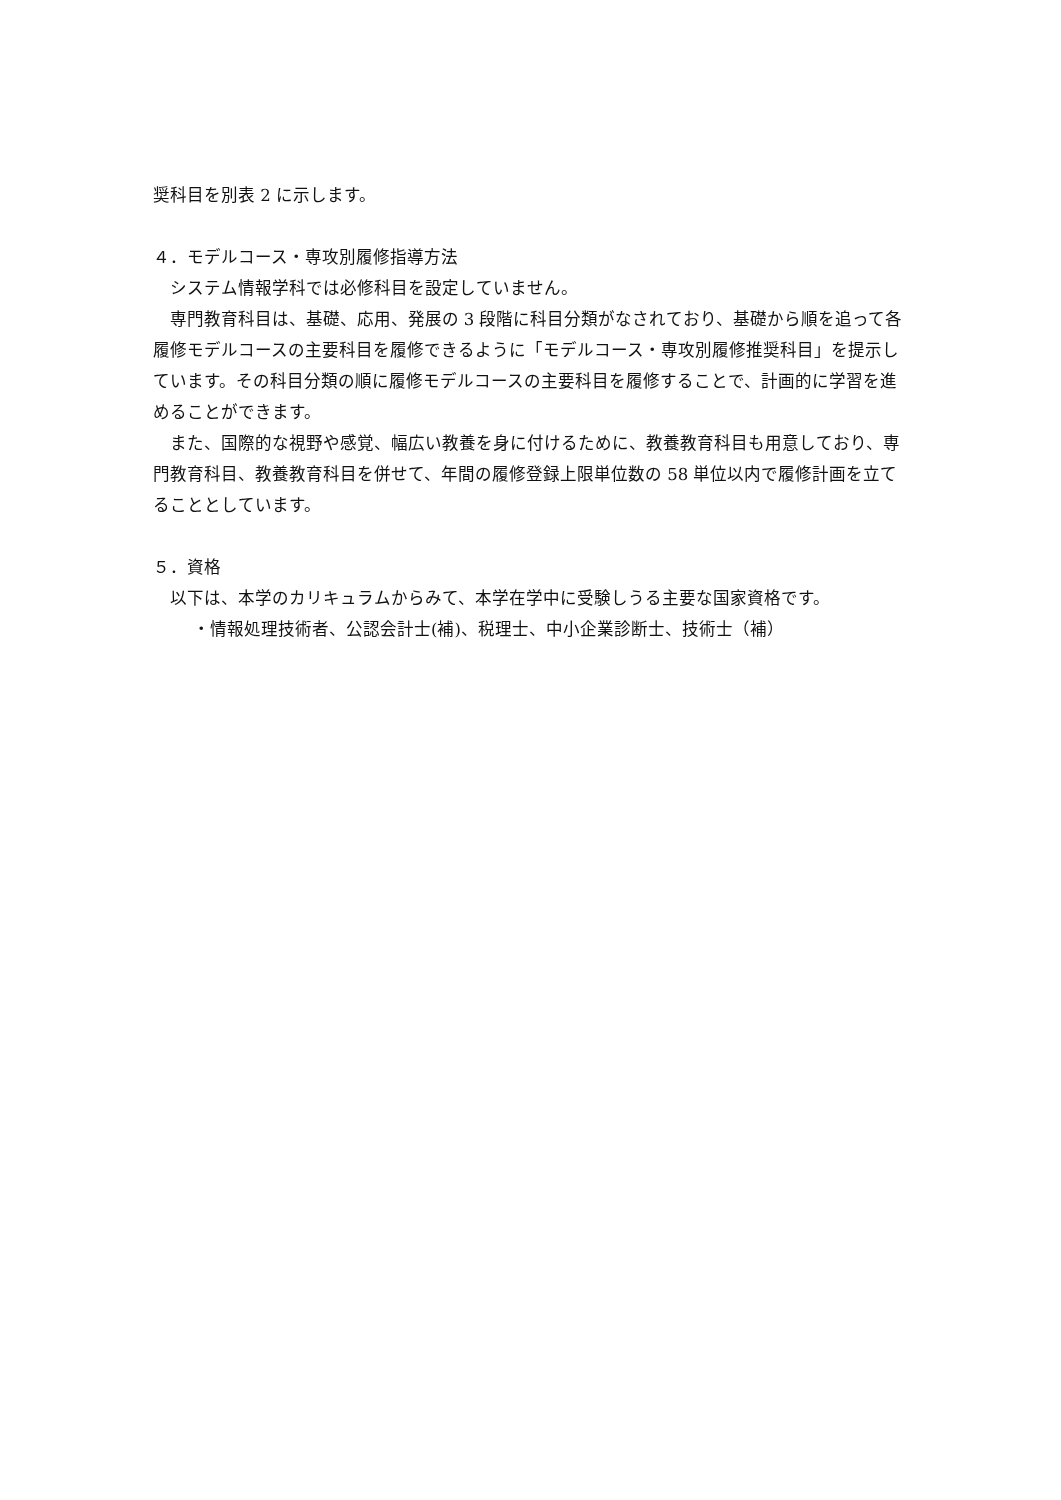奨科目を別表 2 に示します。
４．モデルコース・専攻別履修指導方法
システム情報学科では必修科目を設定していません。
専門教育科目は、基礎、応用、発展の 3 段階に科目分類がなされており、基礎から順を追って各履修モデルコースの主要科目を履修できるように「モデルコース・専攻別履修推奨科目」を提示しています。その科目分類の順に履修モデルコースの主要科目を履修することで、計画的に学習を進めることができます。
また、国際的な視野や感覚、幅広い教養を身に付けるために、教養教育科目も用意しており、専門教育科目、教養教育科目を併せて、年間の履修登録上限単位数の 58 単位以内で履修計画を立てることとしています。
５．資格
以下は、本学のカリキュラムからみて、本学在学中に受験しうる主要な国家資格です。
・情報処理技術者、公認会計士(補)、税理士、中小企業診断士、技術士（補）